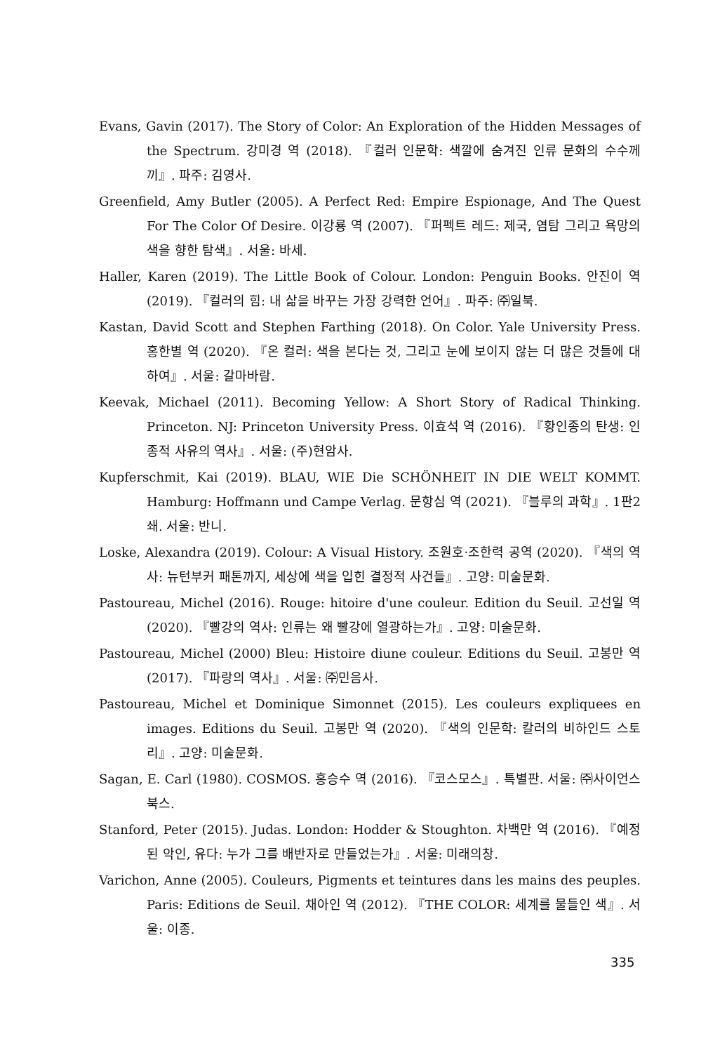Evans, Gavin (2017). The Story of Color: An Exploration of the Hidden Messages of the Spectrum. 강미경 역 (2018). 『컬러 인문학: 색깔에 숨겨진 인류 문화의 수수께끼』. 파주: 김영사.
Greenfield, Amy Butler (2005). A Perfect Red: Empire Espionage, And The Quest For The Color Of Desire. 이강룡 역 (2007). 『퍼펙트 레드: 제국, 염탐 그리고 욕망의 색을 향한 탐색』. 서울: 바세.
Haller, Karen (2019). The Little Book of Colour. London: Penguin Books. 안진이 역 (2019). 『컬러의 힘: 내 삶을 바꾸는 가장 강력한 언어』. 파주: ㈜일북.
Kastan, David Scott and Stephen Farthing (2018). On Color. Yale University Press. 홍한별 역 (2020). 『온 컬러: 색을 본다는 것, 그리고 눈에 보이지 않는 더 많은 것들에 대하여』. 서울: 갈마바람.
Keevak, Michael (2011). Becoming Yellow: A Short Story of Radical Thinking. Princeton. NJ: Princeton University Press. 이효석 역 (2016). 『황인종의 탄생: 인종적 사유의 역사』. 서울: (주)현암사.
Kupferschmit, Kai (2019). BLAU, WIE Die SCHÖNHEIT IN DIE WELT KOMMT. Hamburg: Hoffmann und Campe Verlag. 문항심 역 (2021). 『블루의 과학』. 1판2쇄. 서울: 반니.
Loske, Alexandra (2019). Colour: A Visual History. 조원호·조한력 공역 (2020). 『색의 역사: 뉴턴부커 패톤까지, 세상에 색을 입힌 결정적 사건들』. 고양: 미술문화.
Pastoureau, Michel (2016). Rouge: hitoire d'une couleur. Edition du Seuil. 고선일 역 (2020). 『빨강의 역사: 인류는 왜 빨강에 열광하는가』. 고양: 미술문화.
Pastoureau, Michel (2000) Bleu: Histoire diune couleur. Editions du Seuil. 고봉만 역 (2017). 『파랑의 역사』. 서울: ㈜민음사.
Pastoureau, Michel et Dominique Simonnet (2015). Les couleurs expliquees en images. Editions du Seuil. 고봉만 역 (2020). 『색의 인문학: 칼러의 비하인드 스토리』. 고양: 미술문화.
Sagan, E. Carl (1980). COSMOS. 홍승수 역 (2016). 『코스모스』. 특별판. 서울: ㈜사이언스북스.
Stanford, Peter (2015). Judas. London: Hodder & Stoughton. 차백만 역 (2016). 『예정된 악인, 유다: 누가 그를 배반자로 만들었는가』. 서울: 미래의창.
Varichon, Anne (2005). Couleurs, Pigments et teintures dans les mains des peuples. Paris: Editions de Seuil. 채아인 역 (2012). 『THE COLOR: 세계를 물들인 색』. 서울: 이종.
335